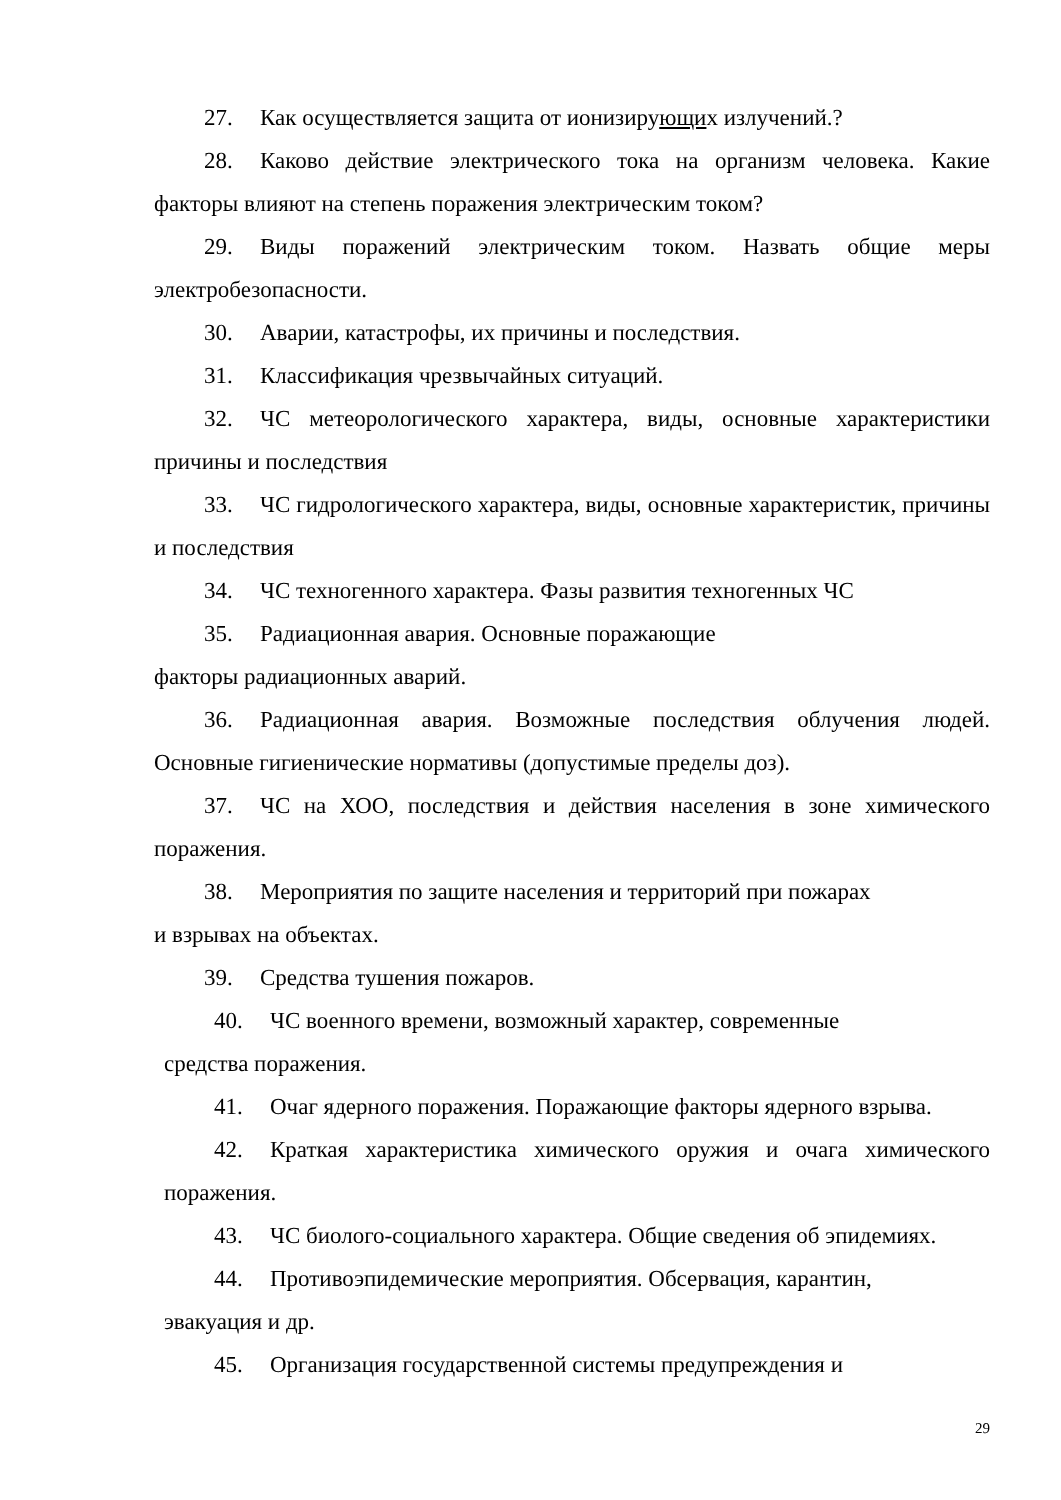27. Как осуществляется защита от ионизирующих излучений.?
28. Каково действие электрического тока на организм человека. Какие факторы влияют на степень поражения электрическим током?
29. Виды поражений электрическим током. Назвать общие меры электробезопасности.
30. Аварии, катастрофы, их причины и последствия.
31. Классификация чрезвычайных ситуаций.
32. ЧС метеорологического характера, виды, основные характеристики причины и последствия
33. ЧС гидрологического характера, виды, основные характеристик, причины и последствия
34. ЧС техногенного характера. Фазы развития техногенных ЧС
35. Радиационная авария. Основные поражающие
факторы радиационных аварий.
36. Радиационная авария. Возможные последствия облучения людей. Основные гигиенические нормативы (допустимые пределы доз).
37. ЧС на ХОО, последствия и действия населения в зоне химического поражения.
38. Мероприятия по защите населения и территорий при пожарах
и взрывах на объектах.
39. Средства тушения пожаров.
40. ЧС военного времени, возможный характер, современные
средства поражения.
41. Очаг ядерного поражения. Поражающие факторы ядерного взрыва.
42. Краткая характеристика химического оружия и очага химического поражения.
43. ЧС биолого-социального характера. Общие сведения об эпидемиях.
44. Противоэпидемические мероприятия. Обсервация, карантин,
эвакуация и др.
45. Организация государственной системы предупреждения и
29